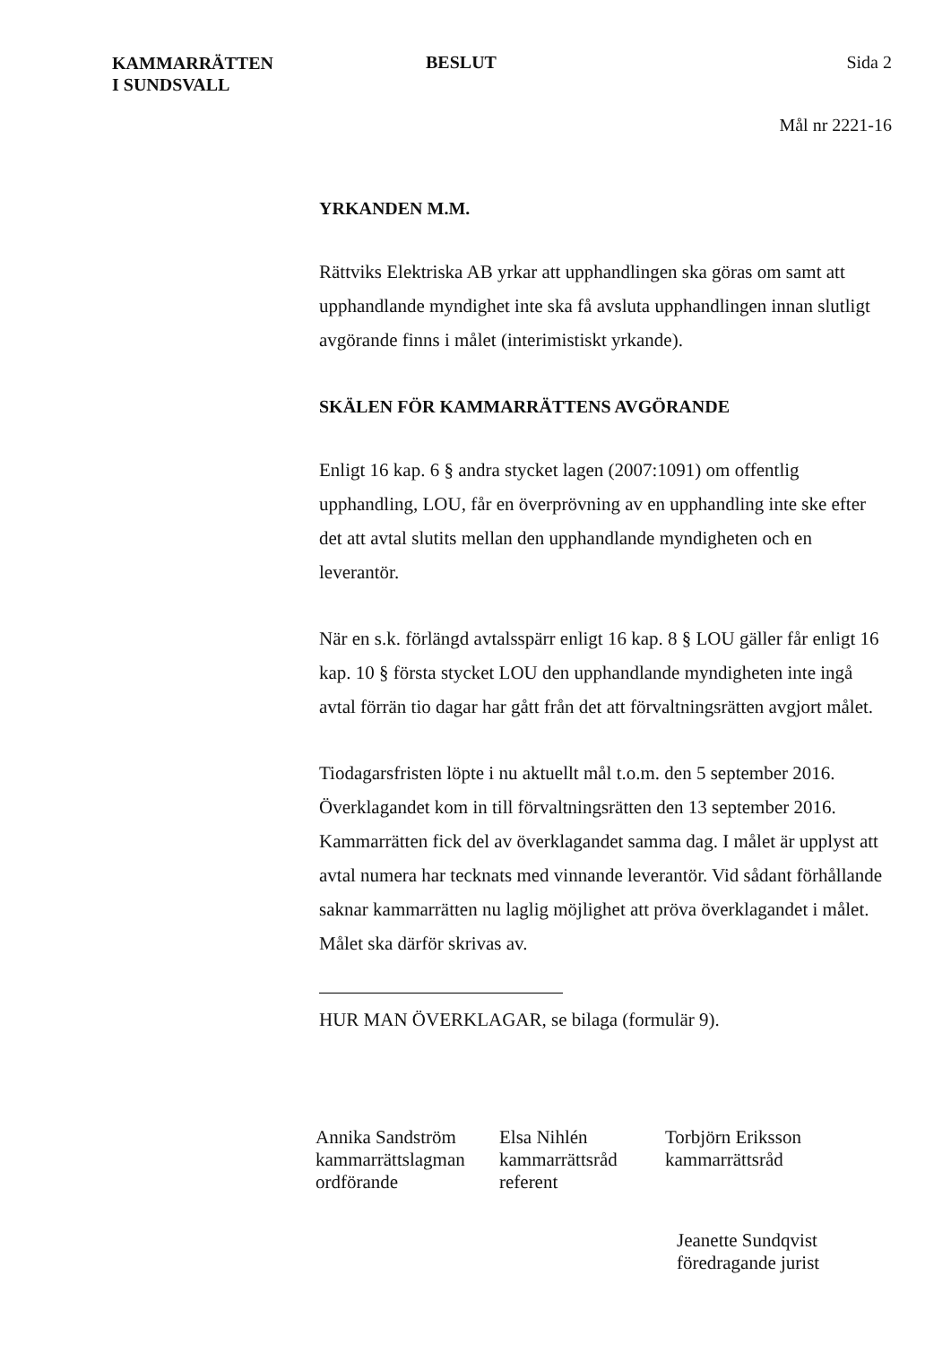KAMMARRÄTTEN
I SUNDSVALL
BESLUT Sida 2
Mål nr 2221-16
YRKANDEN M.M.
Rättviks Elektriska AB yrkar att upphandlingen ska göras om samt att upphandlande myndighet inte ska få avsluta upphandlingen innan slutligt avgörande finns i målet (interimistiskt yrkande).
SKÄLEN FÖR KAMMARRÄTTENS AVGÖRANDE
Enligt 16 kap. 6 § andra stycket lagen (2007:1091) om offentlig upphandling, LOU, får en överprövning av en upphandling inte ske efter det att avtal slutits mellan den upphandlande myndigheten och en leverantör.
När en s.k. förlängd avtalsspärr enligt 16 kap. 8 § LOU gäller får enligt 16 kap. 10 § första stycket LOU den upphandlande myndigheten inte ingå avtal förrän tio dagar har gått från det att förvaltningsrätten avgjort målet.
Tiodagarsfristen löpte i nu aktuellt mål t.o.m. den 5 september 2016. Överklagandet kom in till förvaltningsrätten den 13 september 2016. Kammarrätten fick del av överklagandet samma dag. I målet är upplyst att avtal numera har tecknats med vinnande leverantör. Vid sådant förhållande saknar kammarrätten nu laglig möjlighet att pröva överklagandet i målet. Målet ska därför skrivas av.
HUR MAN ÖVERKLAGAR, se bilaga (formulär 9).
Annika Sandström
kammarrättslagman
ordförande
Elsa Nihlén
kammarrättsråd
referent
Torbjörn Eriksson
kammarrättsråd
Jeanette Sundqvist
föredragande jurist